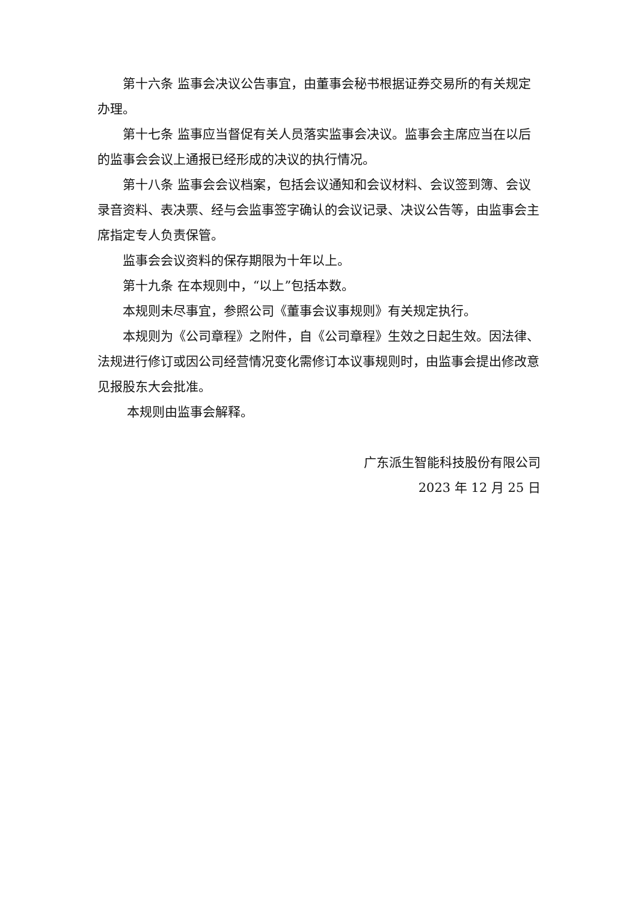第十六条 监事会决议公告事宜，由董事会秘书根据证券交易所的有关规定办理。
第十七条 监事应当督促有关人员落实监事会决议。监事会主席应当在以后的监事会会议上通报已经形成的决议的执行情况。
第十八条 监事会会议档案，包括会议通知和会议材料、会议签到簿、会议录音资料、表决票、经与会监事签字确认的会议记录、决议公告等，由监事会主席指定专人负责保管。
监事会会议资料的保存期限为十年以上。
第十九条 在本规则中，“以上”包括本数。
本规则未尽事宜，参照公司《董事会议事规则》有关规定执行。
本规则为《公司章程》之附件，自《公司章程》生效之日起生效。因法律、法规进行修订或因公司经营情况变化需修订本议事规则时，由监事会提出修改意见报股东大会批准。
本规则由监事会解释。
广东派生智能科技股份有限公司
2023 年 12 月 25 日